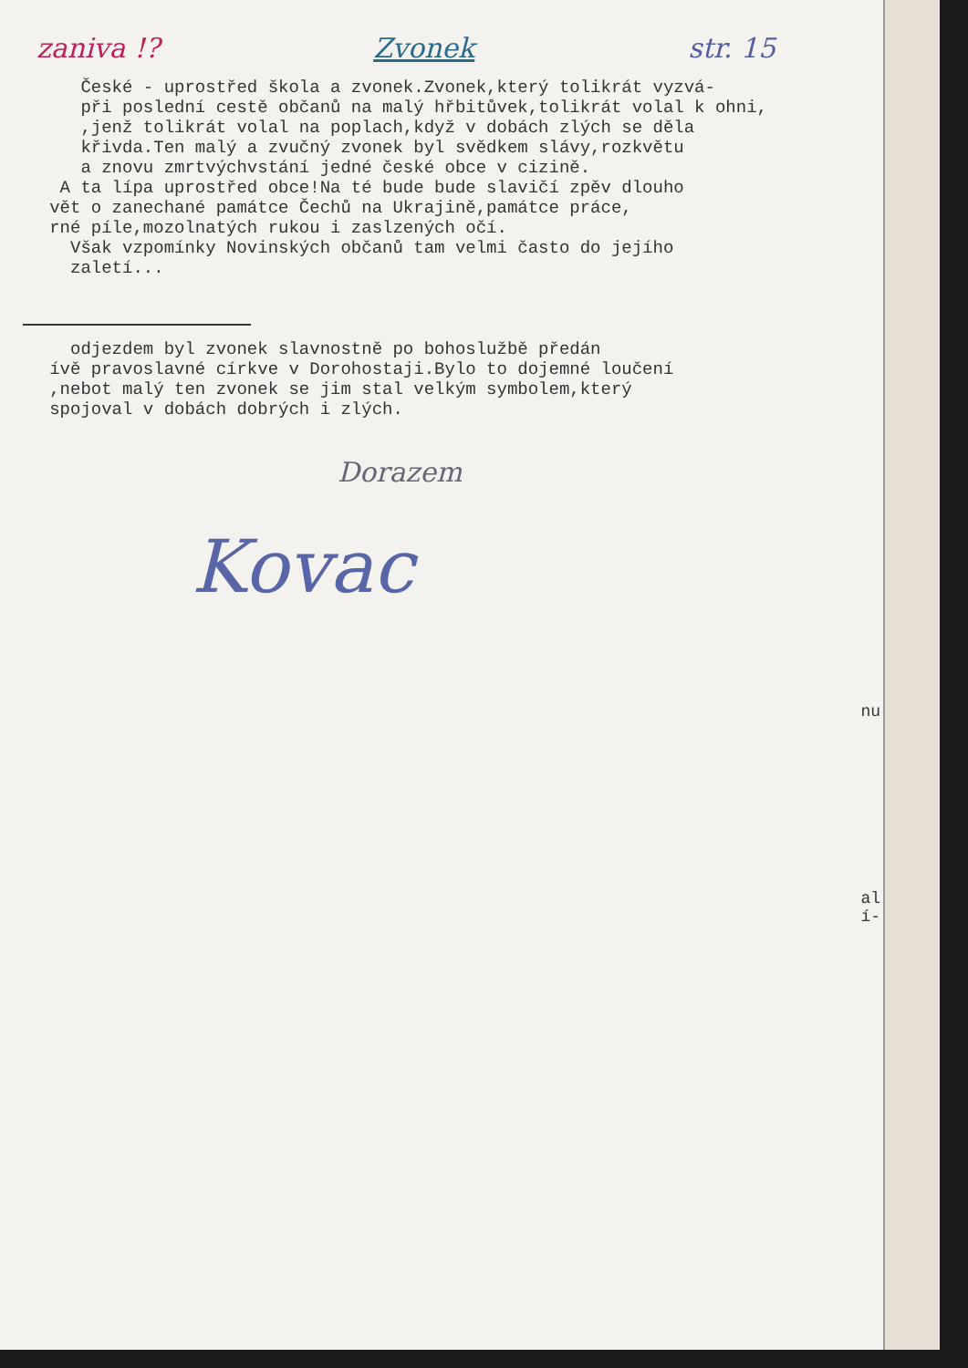zaniva !? Zvonek str. 15
České - uprostřed škola a zvonek.Zvonek,který tolikrát vyzvá- při poslední cestě občanů na malý hřbitůvek,tolikrát volal k ohni, ,jenž tolikrát volal na poplach,když v dobách zlých se děla křivda.Ten malý a zvučný zvonek byl svědkem slávy,rozkvětu a znovu zmrtvýchvstání jedné české obce v cizině. A ta lípa uprostřed obce!Na té bude bude slavičí zpěv dlouho vět o zanechané památce Čechů na Ukrajině,památce práce, rné píle,mozolnatých rukou i zaslzených očí. Však vzpomínky Novinských občanů tam velmi často do jejího zaletí...
odjezdem byl zvonek slavnostně po bohoslužbě předán ívě pravoslavné církve v Dorohostaji.Bylo to dojemné loučení ,nebot malý ten zvonek se jim stal velkým symbolem,který spojoval v dobách dobrých i zlých.
Dorazem
Kovac
nu
al
í-